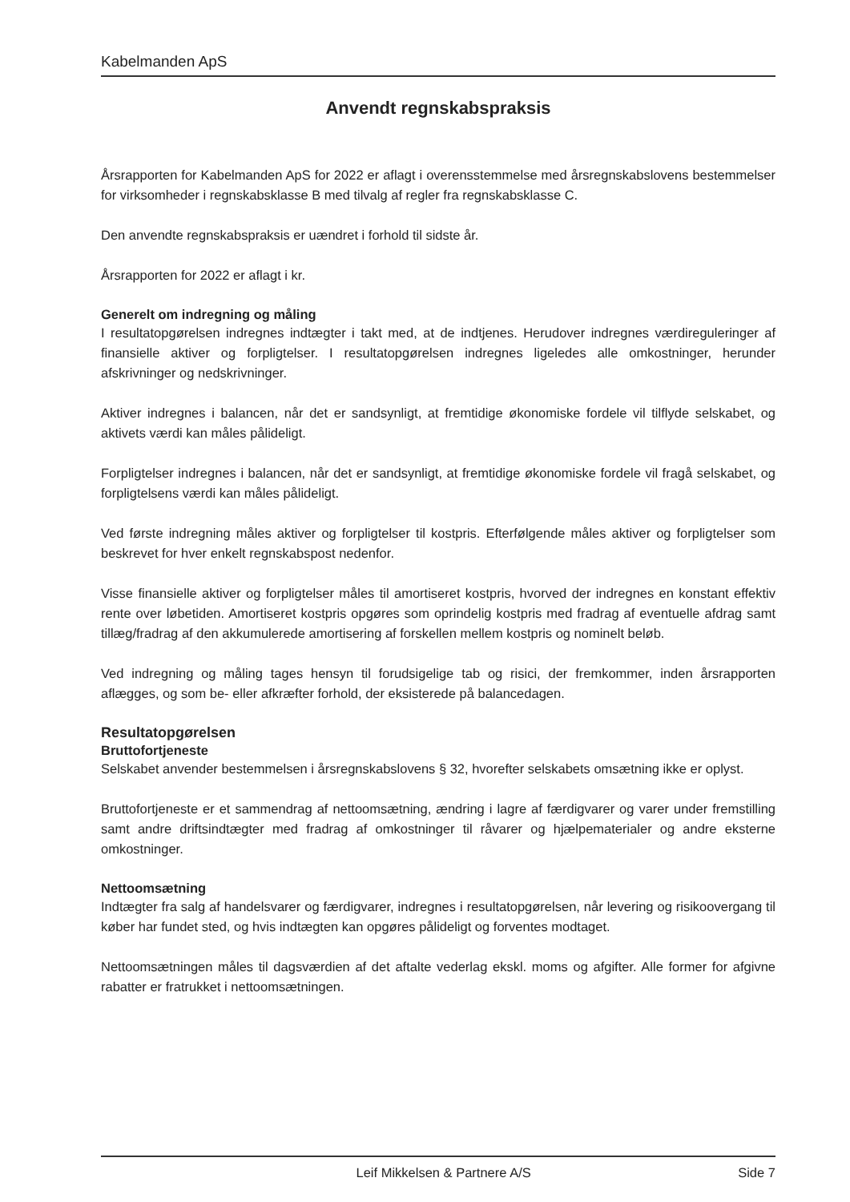Kabelmanden ApS
Anvendt regnskabspraksis
Årsrapporten for Kabelmanden ApS for 2022 er aflagt i overensstemmelse med årsregnskabslovens bestemmelser for virksomheder i regnskabsklasse B med tilvalg af regler fra regnskabsklasse C.
Den anvendte regnskabspraksis er uændret i forhold til sidste år.
Årsrapporten for 2022 er aflagt i kr.
Generelt om indregning og måling
I resultatopgørelsen indregnes indtægter i takt med, at de indtjenes. Herudover indregnes værdireguleringer af finansielle aktiver og forpligtelser. I resultatopgørelsen indregnes ligeledes alle omkostninger, herunder afskrivninger og nedskrivninger.
Aktiver indregnes i balancen, når det er sandsynligt, at fremtidige økonomiske fordele vil tilflyde selskabet, og aktivets værdi kan måles pålideligt.
Forpligtelser indregnes i balancen, når det er sandsynligt, at fremtidige økonomiske fordele vil fragå selskabet, og forpligtelsens værdi kan måles pålideligt.
Ved første indregning måles aktiver og forpligtelser til kostpris. Efterfølgende måles aktiver og forpligtelser som beskrevet for hver enkelt regnskabspost nedenfor.
Visse finansielle aktiver og forpligtelser måles til amortiseret kostpris, hvorved der indregnes en konstant effektiv rente over løbetiden. Amortiseret kostpris opgøres som oprindelig kostpris med fradrag af eventuelle afdrag samt tillæg/fradrag af den akkumulerede amortisering af forskellen mellem kostpris og nominelt beløb.
Ved indregning og måling tages hensyn til forudsigelige tab og risici, der fremkommer, inden årsrapporten aflægges, og som be- eller afkræfter forhold, der eksisterede på balancedagen.
Resultatopgørelsen
Bruttofortjeneste
Selskabet anvender bestemmelsen i årsregnskabslovens § 32, hvorefter selskabets omsætning ikke er oplyst.
Bruttofortjeneste er et sammendrag af nettoomsætning, ændring i lagre af færdigvarer og varer under fremstilling samt andre driftsindtægter med fradrag af omkostninger til råvarer og hjælpematerialer og andre eksterne omkostninger.
Nettoomsætning
Indtægter fra salg af handelsvarer og færdigvarer, indregnes i resultatopgørelsen, når levering og risikoovergang til køber har fundet sted, og hvis indtægten kan opgøres pålideligt og forventes modtaget.
Nettoomsætningen måles til dagsværdien af det aftalte vederlag ekskl. moms og afgifter. Alle former for afgivne rabatter er fratrukket i nettoomsætningen.
Leif Mikkelsen & Partnere A/S Side 7